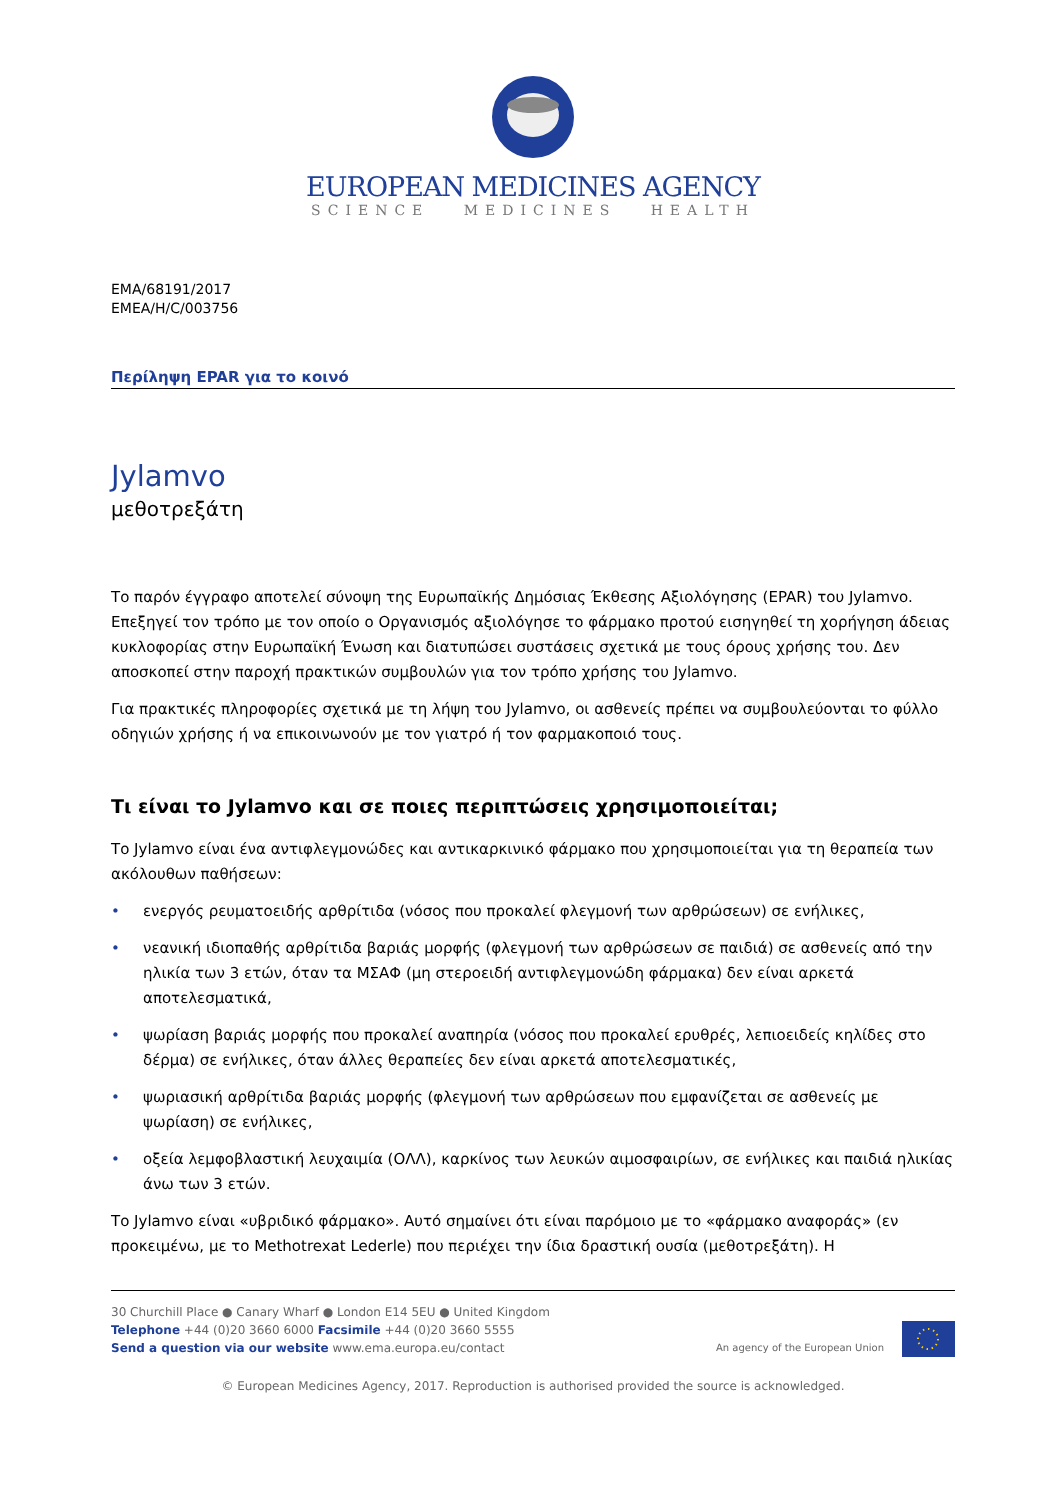EUROPEAN MEDICINES AGENCY
SCIENCE MEDICINES HEALTH
EMA/68191/2017
EMEA/H/C/003756
Περίληψη EPAR για το κοινό
Jylamvo
μεθοτρεξάτη
Το παρόν έγγραφο αποτελεί σύνοψη της Ευρωπαϊκής Δημόσιας Έκθεσης Αξιολόγησης (EPAR) του Jylamvo. Επεξηγεί τον τρόπο με τον οποίο ο Οργανισμός αξιολόγησε το φάρμακο προτού εισηγηθεί τη χορήγηση άδειας κυκλοφορίας στην Ευρωπαϊκή Ένωση και διατυπώσει συστάσεις σχετικά με τους όρους χρήσης του. Δεν αποσκοπεί στην παροχή πρακτικών συμβουλών για τον τρόπο χρήσης του Jylamvo.
Για πρακτικές πληροφορίες σχετικά με τη λήψη του Jylamvo, οι ασθενείς πρέπει να συμβουλεύονται το φύλλο οδηγιών χρήσης ή να επικοινωνούν με τον γιατρό ή τον φαρμακοποιό τους.
Τι είναι το Jylamvo και σε ποιες περιπτώσεις χρησιμοποιείται;
Το Jylamvo είναι ένα αντιφλεγμονώδες και αντικαρκινικό φάρμακο που χρησιμοποιείται για τη θεραπεία των ακόλουθων παθήσεων:
• ενεργός ρευματοειδής αρθρίτιδα (νόσος που προκαλεί φλεγμονή των αρθρώσεων) σε ενήλικες,
• νεανική ιδιοπαθής αρθρίτιδα βαριάς μορφής (φλεγμονή των αρθρώσεων σε παιδιά) σε ασθενείς από την ηλικία των 3 ετών, όταν τα ΜΣΑΦ (μη στεροειδή αντιφλεγμονώδη φάρμακα) δεν είναι αρκετά αποτελεσματικά,
• ψωρίαση βαριάς μορφής που προκαλεί αναπηρία (νόσος που προκαλεί ερυθρές, λεπιοειδείς κηλίδες στο δέρμα) σε ενήλικες, όταν άλλες θεραπείες δεν είναι αρκετά αποτελεσματικές,
• ψωριασική αρθρίτιδα βαριάς μορφής (φλεγμονή των αρθρώσεων που εμφανίζεται σε ασθενείς με ψωρίαση) σε ενήλικες,
• οξεία λεμφοβλαστική λευχαιμία (ΟΛΛ), καρκίνος των λευκών αιμοσφαιρίων, σε ενήλικες και παιδιά ηλικίας άνω των 3 ετών.
Το Jylamvo είναι «υβριδικό φάρμακο». Αυτό σημαίνει ότι είναι παρόμοιο με το «φάρμακο αναφοράς» (εν προκειμένω, με το Methotrexat Lederle) που περιέχει την ίδια δραστική ουσία (μεθοτρεξάτη). Η
30 Churchill Place ● Canary Wharf ● London E14 5EU ● United Kingdom
Telephone +44 (0)20 3660 6000 Facsimile +44 (0)20 3660 5555
Send a question via our website www.ema.europa.eu/contact
An agency of the European Union
© European Medicines Agency, 2017. Reproduction is authorised provided the source is acknowledged.